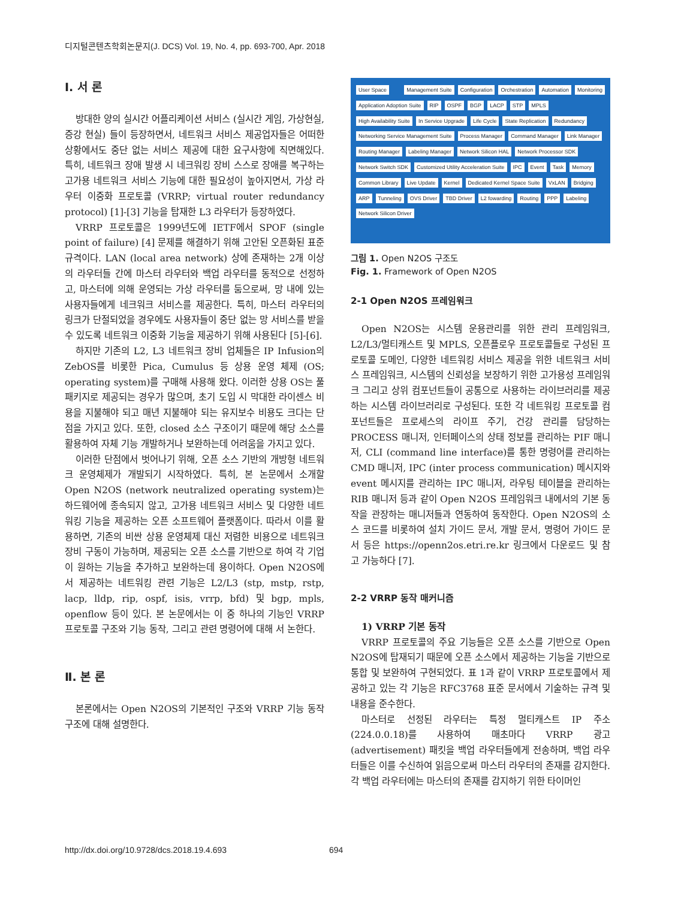디지털콘텐츠학회논문지(J. DCS) Vol. 19, No. 4, pp. 693-700, Apr. 2018
Ⅰ. 서 론
방대한 양의 실시간 어플리케이션 서비스 (실시간 게임, 가상현실, 증강 현실) 들이 등장하면서, 네트워크 서비스 제공업자들은 어떠한 상황에서도 중단 없는 서비스 제공에 대한 요구사항에 직면해있다. 특히, 네트워크 장애 발생 시 네크워킹 장비 스스로 장애를 복구하는 고가용 네트워크 서비스 기능에 대한 필요성이 높아지면서, 가상 라우터 이중화 프로토콜 (VRRP; virtual router redundancy protocol) [1]-[3] 기능을 탑재한 L3 라우터가 등장하였다.
VRRP 프로토콜은 1999년도에 IETF에서 SPOF (single point of failure) [4] 문제를 해결하기 위해 고안된 오픈화된 표준 규격이다. LAN (local area network) 상에 존재하는 2개 이상의 라우터들 간에 마스터 라우터와 백업 라우터를 동적으로 선정하고, 마스터에 의해 운영되는 가상 라우터를 둠으로써, 망 내에 있는 사용자들에게 네크워크 서비스를 제공한다. 특히, 마스터 라우터의 링크가 단절되었을 경우에도 사용자들이 중단 없는 망 서비스를 받을 수 있도록 네트워크 이중화 기능을 제공하기 위해 사용된다 [5]-[6].
하지만 기존의 L2, L3 네트워크 장비 업체들은 IP Infusion의 ZebOS를 비롯한 Pica, Cumulus 등 상용 운영 체제 (OS; operating system)를 구매해 사용해 왔다. 이러한 상용 OS는 풀 패키지로 제공되는 경우가 많으며, 초기 도입 시 막대한 라이센스 비용을 지불해야 되고 매년 지불해야 되는 유지보수 비용도 크다는 단점을 가지고 있다. 또한, closed 소스 구조이기 때문에 해당 소스를 활용하여 자체 기능 개발하거나 보완하는데 어려움을 가지고 있다.
이러한 단점에서 벗어나기 위해, 오픈 소스 기반의 개방형 네트워크 운영체제가 개발되기 시작하였다. 특히, 본 논문에서 소개할 Open N2OS (network neutralized operating system)는 하드웨어에 종속되지 않고, 고가용 네트워크 서비스 및 다양한 네트워킹 기능을 제공하는 오픈 소프트웨어 플랫폼이다. 따라서 이를 활용하면, 기존의 비싼 상용 운영체제 대신 저렴한 비용으로 네트워크 장비 구동이 가능하며, 제공되는 오픈 소스를 기반으로 하여 각 기업이 원하는 기능을 추가하고 보완하는데 용이하다. Open N2OS에서 제공하는 네트워킹 관련 기능은 L2/L3 (stp, mstp, rstp, lacp, lldp, rip, ospf, isis, vrrp, bfd) 및 bgp, mpls, openflow 등이 있다. 본 논문에서는 이 중 하나의 기능인 VRRP 프로토콜 구조와 기능 동작, 그리고 관련 명령어에 대해 서 논한다.
Ⅱ. 본 론
본론에서는 Open N2OS의 기본적인 구조와 VRRP 기능 동작 구조에 대해 설명한다.
User Space Management Suite Configuration Orchestration Automation Monitoring Application Adoption Suite RIP OSPF BGP LACP STP MPLS High Availability Suite In Service Upgrade Life Cycle State Replication Redundancy Networking Service Management Suite Process Manager Command Manager Link Manager Routing Manager Labeling Manager Network Silicon HAL Network Processor SDK Network Switch SDK Customized Utility Acceleration Suite IPC Event Task Memory Common Library Live Update Kernel Dedicated Kernel Space Suite VxLAN Bridging ARP Tunneling OVS Driver TBD Driver L2 fowarding Routing PPP Labeling Network Silicon Driver
그림 1. Open N2OS 구조도
Fig. 1. Framework of Open N2OS
2-1 Open N2OS 프레임워크
Open N2OS는 시스템 운용관리를 위한 관리 프레임워크, L2/L3/멀티캐스트 및 MPLS, 오픈플로우 프로토콜들로 구성된 프로토콜 도메인, 다양한 네트워킹 서비스 제공을 위한 네트워크 서비스 프레임워크, 시스템의 신뢰성을 보장하기 위한 고가용성 프레임워크 그리고 상위 컴포넌트들이 공통으로 사용하는 라이브러리를 제공하는 시스템 라이브러리로 구성된다. 또한 각 네트워킹 프로토콜 컴포넌트들은 프로세스의 라이프 주기, 건강 관리를 담당하는 PROCESS 매니저, 인터페이스의 상태 정보를 관리하는 PIF 매니저, CLI (command line interface)를 통한 명령어를 관리하는 CMD 매니저, IPC (inter process communication) 메시지와 event 메시지를 관리하는 IPC 매니저, 라우팅 테이블을 관리하는 RIB 매니저 등과 같이 Open N2OS 프레임워크 내에서의 기본 동작을 관장하는 매니저들과 연동하여 동작한다. Open N2OS의 소스 코드를 비롯하여 설치 가이드 문서, 개발 문서, 명령어 가이드 문서 등은 https://openn2os.etri.re.kr 링크에서 다운로드 및 참고 가능하다 [7].
2-2 VRRP 동작 매커니즘
1) VRRP 기본 동작
VRRP 프로토콜의 주요 기능들은 오픈 소스를 기반으로 Open N2OS에 탑재되기 때문에 오픈 소스에서 제공하는 기능을 기반으로 통합 및 보완하여 구현되었다. 표 1과 같이 VRRP 프로토콜에서 제공하고 있는 각 기능은 RFC3768 표준 문서에서 기술하는 규격 및 내용을 준수한다.
마스터로 선정된 라우터는 특정 멀티캐스트 IP 주소 (224.0.0.18)를 사용하여 매초마다 VRRP 광고 (advertisement) 패킷을 백업 라우터들에게 전송하며, 백업 라우터들은 이를 수신하여 읽음으로써 마스터 라우터의 존재를 감지한다. 각 백업 라우터에는 마스터의 존재를 감지하기 위한 타이머인
http://dx.doi.org/10.9728/dcs.2018.19.4.693
694